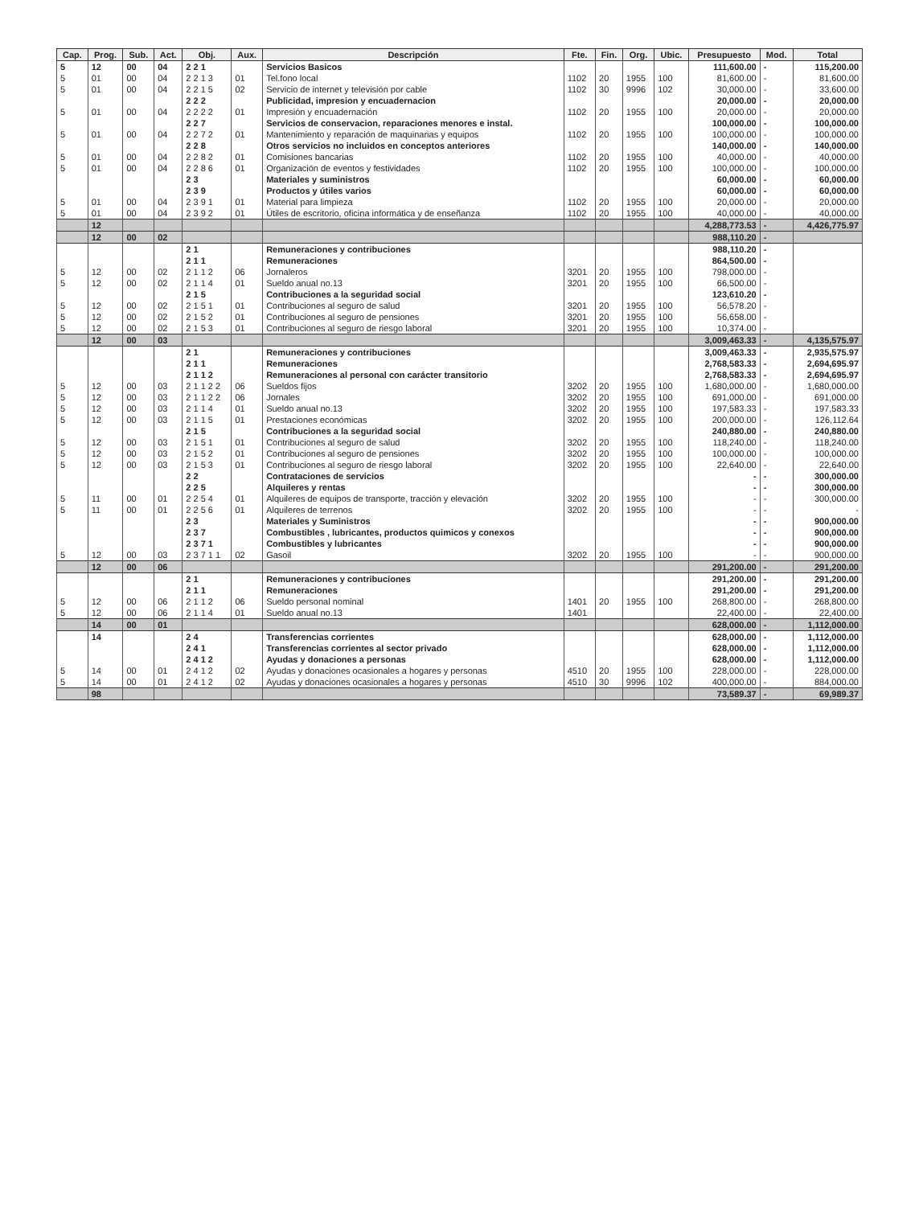| Cap. | Prog. | Sub. | Act. | Obj. | Aux. | Descripción | Fte. | Fin. | Org. | Ubic. | Presupuesto | Mod. | Total |
| --- | --- | --- | --- | --- | --- | --- | --- | --- | --- | --- | --- | --- | --- |
| 5 | 12 | 00 | 04 | 2 2 1 | | Servicios Basicos | | | | | 111,600.00 | - | 115,200.00 |
| 5 | 01 | 00 | 04 | 2 2 1 3 | 01 | Tel.fono local | 1102 | 20 | 1955 | 100 | 81,600.00 | - | 81,600.00 |
| 5 | 01 | 00 | 04 | 2 2 1 5 | 02 | Servicio de internet y televisión por cable | 1102 | 30 | 9996 | 102 | 30,000.00 | - | 33,600.00 |
| | | | | 2 2 2 | | Publicidad, impresion y encuadernacion | | | | | 20,000.00 | - | 20,000.00 |
| 5 | 01 | 00 | 04 | 2 2 2 2 | 01 | Impresión y encuadernación | 1102 | 20 | 1955 | 100 | 20,000.00 | - | 20,000.00 |
| | | | | 2 2 7 | | Servicios de conservacion, reparaciones menores e instal. | | | | | 100,000.00 | - | 100,000.00 |
| 5 | 01 | 00 | 04 | 2 2 7 2 | 01 | Mantenimiento y reparación de maquinarias y equipos | 1102 | 20 | 1955 | 100 | 100,000.00 | - | 100,000.00 |
| | | | | 2 2 8 | | Otros servicios no incluidos en conceptos anteriores | | | | | 140,000.00 | - | 140,000.00 |
| 5 | 01 | 00 | 04 | 2 2 8 2 | 01 | Comisiones bancarias | 1102 | 20 | 1955 | 100 | 40,000.00 | - | 40,000.00 |
| 5 | 01 | 00 | 04 | 2 2 8 6 | 01 | Organización de eventos y festividades | 1102 | 20 | 1955 | 100 | 100,000.00 | - | 100,000.00 |
| | | | | 2 3 | | Materiales y suministros | | | | | 60,000.00 | - | 60,000.00 |
| | | | | 2 3 9 | | Productos y útiles varios | | | | | 60,000.00 | - | 60,000.00 |
| 5 | 01 | 00 | 04 | 2 3 9 1 | 01 | Material para limpieza | 1102 | 20 | 1955 | 100 | 20,000.00 | - | 20,000.00 |
| 5 | 01 | 00 | 04 | 2 3 9 2 | 01 | Útiles de escritorio, oficina informática y de enseñanza | 1102 | 20 | 1955 | 100 | 40,000.00 | - | 40,000.00 |
| | 12 | | | | | | | | | | 4,288,773.53 | - | 4,426,775.97 |
| | 12 | 00 | 02 | | | | | | | | 988,110.20 | - | |
| | | | | 2 1 | | Remuneraciones y contribuciones | | | | | 988,110.20 | - | |
| | | | | 2 1 1 | | Remuneraciones | | | | | 864,500.00 | - | |
| 5 | 12 | 00 | 02 | 2 1 1 2 | 06 | Jornaleros | 3201 | 20 | 1955 | 100 | 798,000.00 | - | |
| 5 | 12 | 00 | 02 | 2 1 1 4 | 01 | Sueldo anual no.13 | 3201 | 20 | 1955 | 100 | 66,500.00 | - | |
| | | | | 2 1 5 | | Contribuciones a la seguridad social | | | | | 123,610.20 | - | |
| 5 | 12 | 00 | 02 | 2 1 5 1 | 01 | Contribuciones al seguro de salud | 3201 | 20 | 1955 | 100 | 56,578.20 | - | |
| 5 | 12 | 00 | 02 | 2 1 5 2 | 01 | Contribuciones al seguro de pensiones | 3201 | 20 | 1955 | 100 | 56,658.00 | - | |
| 5 | 12 | 00 | 02 | 2 1 5 3 | 01 | Contribuciones al seguro de riesgo laboral | 3201 | 20 | 1955 | 100 | 10,374.00 | - | |
| | 12 | 00 | 03 | | | | | | | | 3,009,463.33 | - | 4,135,575.97 |
| | | | | 2 1 | | Remuneraciones y contribuciones | | | | | 3,009,463.33 | - | 2,935,575.97 |
| | | | | 2 1 1 | | Remuneraciones | | | | | 2,768,583.33 | - | 2,694,695.97 |
| | | | | 2 1 1 2 | | Remuneraciones al personal con carácter transitorio | | | | | 2,768,583.33 | - | 2,694,695.97 |
| 5 | 12 | 00 | 03 | 2 1 1 2 2 | 06 | Sueldos fijos | 3202 | 20 | 1955 | 100 | 1,680,000.00 | - | 1,680,000.00 |
| 5 | 12 | 00 | 03 | 2 1 1 2 2 | 06 | Jornales | 3202 | 20 | 1955 | 100 | 691,000.00 | - | 691,000.00 |
| 5 | 12 | 00 | 03 | 2 1 1 4 | 01 | Sueldo anual no.13 | 3202 | 20 | 1955 | 100 | 197,583.33 | - | 197,583.33 |
| 5 | 12 | 00 | 03 | 2 1 1 5 | 01 | Prestaciones económicas | 3202 | 20 | 1955 | 100 | 200,000.00 | - | 126,112.64 |
| | | | | 2 1 5 | | Contribuciones a la seguridad social | | | | | 240,880.00 | - | 240,880.00 |
| 5 | 12 | 00 | 03 | 2 1 5 1 | 01 | Contribuciones al seguro de salud | 3202 | 20 | 1955 | 100 | 118,240.00 | - | 118,240.00 |
| 5 | 12 | 00 | 03 | 2 1 5 2 | 01 | Contribuciones al seguro de pensiones | 3202 | 20 | 1955 | 100 | 100,000.00 | - | 100,000.00 |
| 5 | 12 | 00 | 03 | 2 1 5 3 | 01 | Contribuciones al seguro de riesgo laboral | 3202 | 20 | 1955 | 100 | 22,640.00 | - | 22,640.00 |
| | | | | 2 2 | | Contrataciones de servicios | | | | | - | - | 300,000.00 |
| | | | | 2 2 5 | | Alquileres y rentas | | | | | - | - | 300,000.00 |
| 5 | 11 | 00 | 01 | 2 2 5 4 | 01 | Alquileres de equipos de transporte, tracción y elevación | 3202 | 20 | 1955 | 100 | - | - | 300,000.00 |
| 5 | 11 | 00 | 01 | 2 2 5 6 | 01 | Alquileres de terrenos | 3202 | 20 | 1955 | 100 | - | - | - |
| | | | | 2 3 | | Materiales y Suministros | | | | | - | - | 900,000.00 |
| | | | | 2 3 7 | | Combustibles , lubricantes, productos quimicos y conexos | | | | | - | - | 900,000.00 |
| | | | | 2 3 7 1 | | Combustibles y lubricantes | | | | | - | - | 900,000.00 |
| 5 | 12 | 00 | 03 | 2 3 7 1 1 | 02 | Gasoil | 3202 | 20 | 1955 | 100 | - | - | 900,000.00 |
| | 12 | 00 | 06 | | | | | | | | 291,200.00 | - | 291,200.00 |
| | | | | 2 1 | | Remuneraciones y contribuciones | | | | | 291,200.00 | - | 291,200.00 |
| | | | | 2 1 1 | | Remuneraciones | | | | | 291,200.00 | - | 291,200.00 |
| 5 | 12 | 00 | 06 | 2 1 1 2 | 06 | Sueldo personal nominal | 1401 | 20 | 1955 | 100 | 268,800.00 | - | 268,800.00 |
| 5 | 12 | 00 | 06 | 2 1 1 4 | 01 | Sueldo anual no.13 | 1401 | | | | 22,400.00 | - | 22,400.00 |
| | 14 | 00 | 01 | | | | | | | | 628,000.00 | - | 1,112,000.00 |
| | 14 | | | 2 4 | | Transferencias corrientes | | | | | 628,000.00 | - | 1,112,000.00 |
| | | | | 2 4 1 | | Transferencias corrientes al sector privado | | | | | 628,000.00 | - | 1,112,000.00 |
| | | | | 2 4 1 2 | | Ayudas y donaciones a personas | | | | | 628,000.00 | - | 1,112,000.00 |
| 5 | 14 | 00 | 01 | 2 4 1 2 | 02 | Ayudas y donaciones ocasionales a hogares y personas | 4510 | 20 | 1955 | 100 | 228,000.00 | - | 228,000.00 |
| 5 | 14 | 00 | 01 | 2 4 1 2 | 02 | Ayudas y donaciones ocasionales a hogares y personas | 4510 | 30 | 9996 | 102 | 400,000.00 | - | 884,000.00 |
| | 98 | | | | | | | | | | 73,589.37 | - | 69,989.37 |